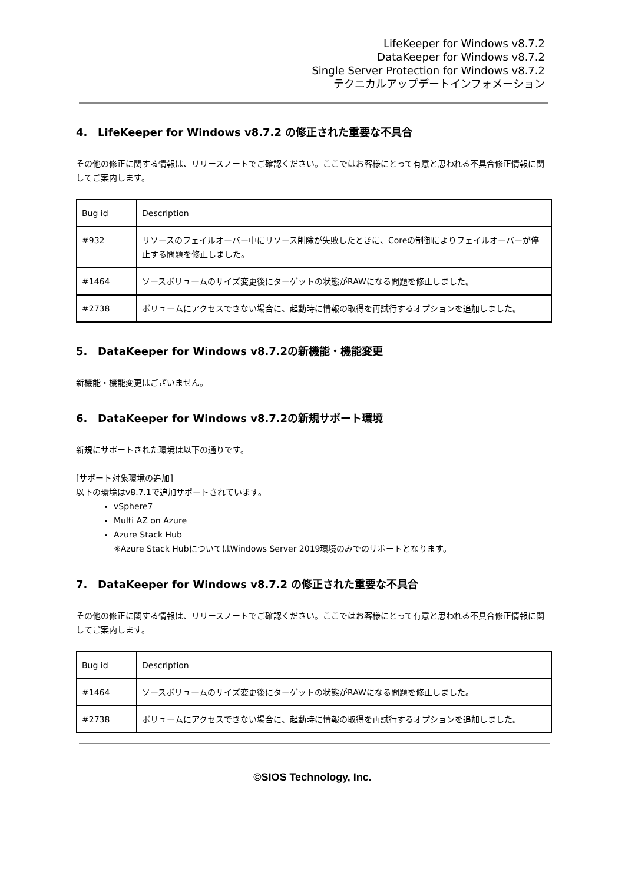LifeKeeper for Windows v8.7.2
DataKeeper for Windows v8.7.2
Single Server Protection for Windows v8.7.2
テクニカルアップデートインフォメーション
4. LifeKeeper for Windows v8.7.2 の修正された重要な不具合
その他の修正に関する情報は、リリースノートでご確認ください。ここではお客様にとって有意と思われる不具合修正情報に関してご案内します。
| Bug id | Description |
| #932 | リソースのフェイルオーバー中にリソース削除が失敗したときに、Coreの制御によりフェイルオーバーが停止する問題を修正しました。 |
| #1464 | ソースボリュームのサイズ変更後にターゲットの状態がRAWになる問題を修正しました。 |
| #2738 | ボリュームにアクセスできない場合に、起動時に情報の取得を再試行するオプションを追加しました。 |
5. DataKeeper for Windows v8.7.2の新機能・機能変更
新機能・機能変更はございません。
6. DataKeeper for Windows v8.7.2の新規サポート環境
新規にサポートされた環境は以下の通りです。
[サポート対象環境の追加]
以下の環境はv8.7.1で追加サポートされています。
vSphere7
Multi AZ on Azure
Azure Stack Hub
※Azure Stack HubについてはWindows Server 2019環境のみでのサポートとなります。
7. DataKeeper for Windows v8.7.2 の修正された重要な不具合
その他の修正に関する情報は、リリースノートでご確認ください。ここではお客様にとって有意と思われる不具合修正情報に関してご案内します。
| Bug id | Description |
| #1464 | ソースボリュームのサイズ変更後にターゲットの状態がRAWになる問題を修正しました。 |
| #2738 | ボリュームにアクセスできない場合に、起動時に情報の取得を再試行するオプションを追加しました。 |
©SIOS Technology, Inc.